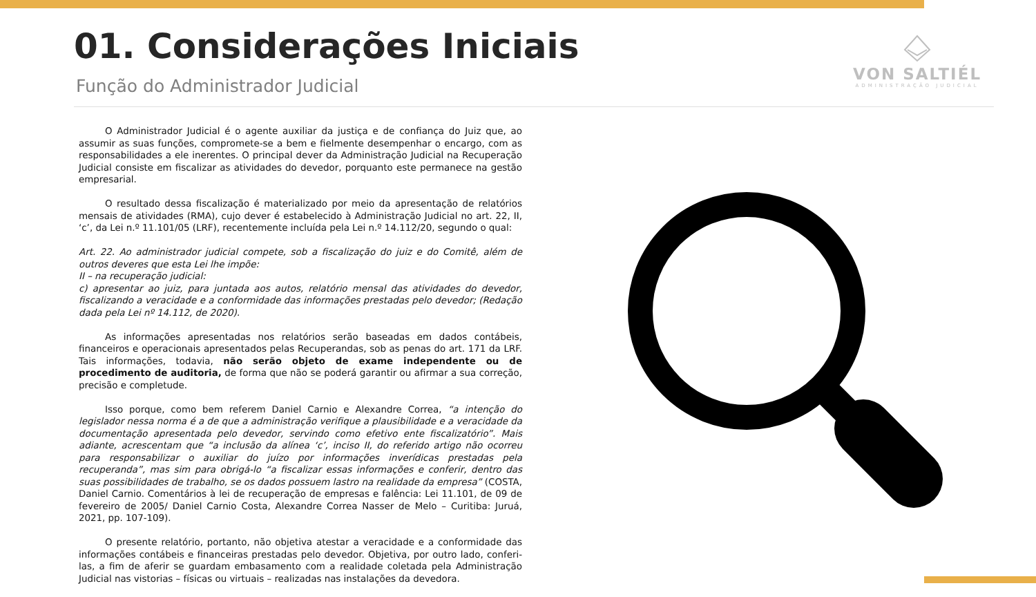01. Considerações Iniciais
Função do Administrador Judicial
VON SALTIÉL
ADMINISTRAÇÃO JUDICIAL
O Administrador Judicial é o agente auxiliar da justiça e de confiança do Juiz que, ao assumir as suas funções, compromete-se a bem e fielmente desempenhar o encargo, com as responsabilidades a ele inerentes. O principal dever da Administração Judicial na Recuperação Judicial consiste em fiscalizar as atividades do devedor, porquanto este permanece na gestão empresarial.
O resultado dessa fiscalização é materializado por meio da apresentação de relatórios mensais de atividades (RMA), cujo dever é estabelecido à Administração Judicial no art. 22, II, ‘c’, da Lei n.º 11.101/05 (LRF), recentemente incluída pela Lei n.º 14.112/20, segundo o qual:
Art. 22. Ao administrador judicial compete, sob a fiscalização do juiz e do Comitê, além de outros deveres que esta Lei lhe impõe:
II – na recuperação judicial:
c) apresentar ao juiz, para juntada aos autos, relatório mensal das atividades do devedor, fiscalizando a veracidade e a conformidade das informações prestadas pelo devedor; (Redação dada pela Lei nº 14.112, de 2020).
As informações apresentadas nos relatórios serão baseadas em dados contábeis, financeiros e operacionais apresentados pelas Recuperandas, sob as penas do art. 171 da LRF. Tais informações, todavia, não serão objeto de exame independente ou de procedimento de auditoria, de forma que não se poderá garantir ou afirmar a sua correção, precisão e completude.
Isso porque, como bem referem Daniel Carnio e Alexandre Correa, “a intenção do legislador nessa norma é a de que a administração verifique a plausibilidade e a veracidade da documentação apresentada pelo devedor, servindo como efetivo ente fiscalizatório”. Mais adiante, acrescentam que “a inclusão da alínea ‘c’, inciso II, do referido artigo não ocorreu para responsabilizar o auxiliar do juízo por informações inverídicas prestadas pela recuperanda”, mas sim para obrigá-lo “a fiscalizar essas informações e conferir, dentro das suas possibilidades de trabalho, se os dados possuem lastro na realidade da empresa” (COSTA, Daniel Carnio. Comentários à lei de recuperação de empresas e falência: Lei 11.101, de 09 de fevereiro de 2005/ Daniel Carnio Costa, Alexandre Correa Nasser de Melo – Curitiba: Juruá, 2021, pp. 107-109).
O presente relatório, portanto, não objetiva atestar a veracidade e a conformidade das informações contábeis e financeiras prestadas pelo devedor. Objetiva, por outro lado, conferi-las, a fim de aferir se guardam embasamento com a realidade coletada pela Administração Judicial nas vistorias – físicas ou virtuais – realizadas nas instalações da devedora.